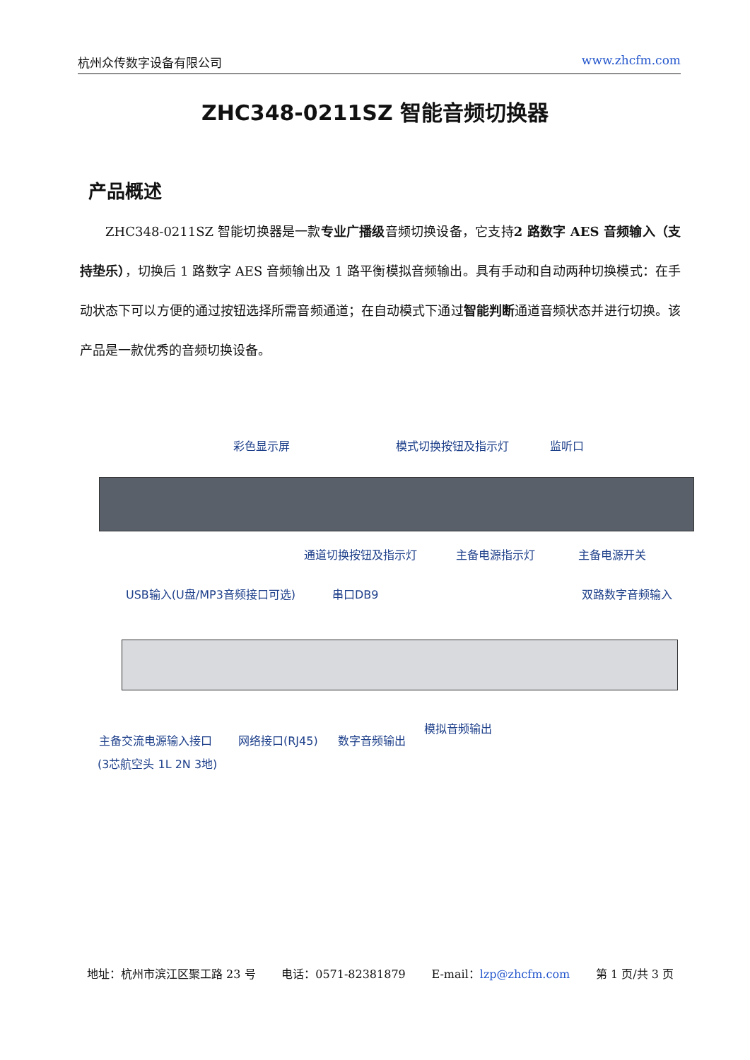杭州众传数字设备有限公司 www.zhcfm.com
ZHC348-0211SZ 智能音频切换器
产品概述
ZHC348-0211SZ 智能切换器是一款专业广播级音频切换设备，它支持2 路数字 AES 音频输入（支持垫乐），切换后 1 路数字 AES 音频输出及 1 路平衡模拟音频输出。具有手动和自动两种切换模式：在手动状态下可以方便的通过按钮选择所需音频通道；在自动模式下通过智能判断通道音频状态并进行切换。该产品是一款优秀的音频切换设备。
彩色显示屏 模式切换按钮及指示灯 监听口
通道切换按钮及指示灯 主备电源指示灯 主备电源开关
USB输入(U盘/MP3音频接口可选) 串口DB9 双路数字音频输入
模拟音频输出
主备交流电源输入接口 网络接口(RJ45) 数字音频输出
(3芯航空头 1L 2N 3地)
地址：杭州市滨江区聚工路 23 号 电话：0571-82381879 E-mail：lzp@zhcfm.com 第 1 页/共 3 页